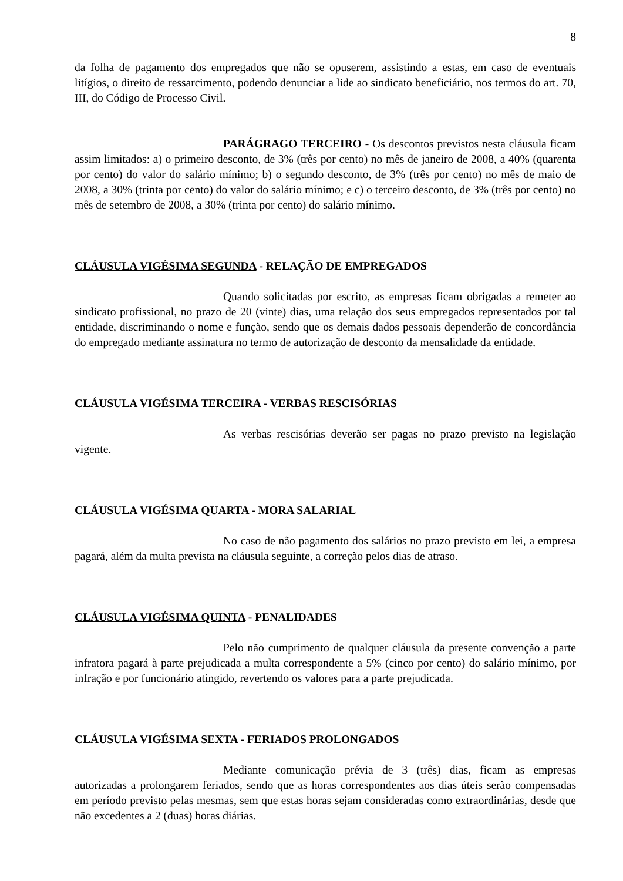8
da folha de pagamento dos empregados que não se opuserem, assistindo a estas, em caso de eventuais litígios, o direito de ressarcimento, podendo denunciar a lide ao sindicato beneficiário, nos termos do art. 70, III, do Código de Processo Civil.
PARÁGRAGO TERCEIRO - Os descontos previstos nesta cláusula ficam assim limitados: a) o primeiro desconto, de 3% (três por cento) no mês de janeiro de 2008, a 40% (quarenta por cento) do valor do salário mínimo; b) o segundo desconto, de 3% (três por cento) no mês de maio de 2008, a 30% (trinta por cento) do valor do salário mínimo; e c) o terceiro desconto, de 3% (três por cento) no mês de setembro de 2008, a 30% (trinta por cento) do salário mínimo.
CLÁUSULA VIGÉSIMA SEGUNDA - RELAÇÃO DE EMPREGADOS
Quando solicitadas por escrito, as empresas ficam obrigadas a remeter ao sindicato profissional, no prazo de 20 (vinte) dias, uma relação dos seus empregados representados por tal entidade, discriminando o nome e função, sendo que os demais dados pessoais dependerão de concordância do empregado mediante assinatura no termo de autorização de desconto da mensalidade da entidade.
CLÁUSULA VIGÉSIMA TERCEIRA - VERBAS RESCISÓRIAS
As verbas rescisórias deverão ser pagas no prazo previsto na legislação vigente.
CLÁUSULA VIGÉSIMA QUARTA - MORA SALARIAL
No caso de não pagamento dos salários no prazo previsto em lei, a empresa pagará, além da multa prevista na cláusula seguinte, a correção pelos dias de atraso.
CLÁUSULA VIGÉSIMA QUINTA - PENALIDADES
Pelo não cumprimento de qualquer cláusula da presente convenção a parte infratora pagará à parte prejudicada a multa correspondente a 5% (cinco por cento) do salário mínimo, por infração e por funcionário atingido, revertendo os valores para a parte prejudicada.
CLÁUSULA VIGÉSIMA SEXTA - FERIADOS PROLONGADOS
Mediante comunicação prévia de 3 (três) dias, ficam as empresas autorizadas a prolongarem feriados, sendo que as horas correspondentes aos dias úteis serão compensadas em período previsto pelas mesmas, sem que estas horas sejam consideradas como extraordinárias, desde que não excedentes a 2 (duas) horas diárias.